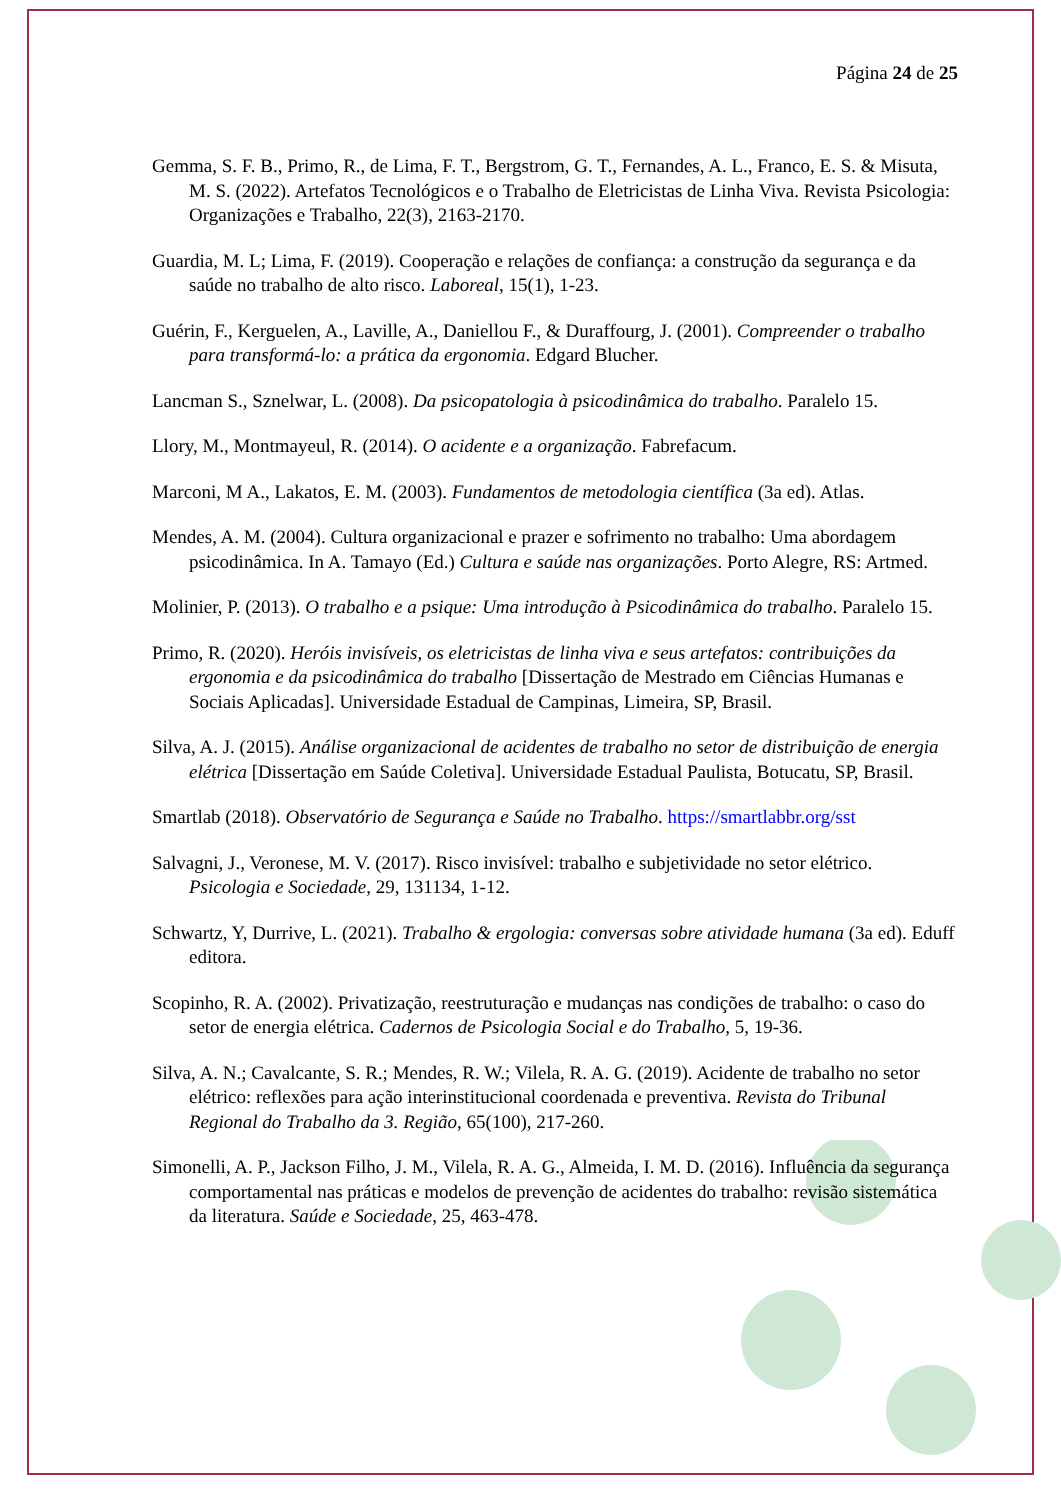Página 24 de 25
Gemma, S. F. B., Primo, R., de Lima, F. T., Bergstrom, G. T., Fernandes, A. L., Franco, E. S. & Misuta, M. S. (2022). Artefatos Tecnológicos e o Trabalho de Eletricistas de Linha Viva. Revista Psicologia: Organizações e Trabalho, 22(3), 2163-2170.
Guardia, M. L; Lima, F. (2019). Cooperação e relações de confiança: a construção da segurança e da saúde no trabalho de alto risco. Laboreal, 15(1), 1-23.
Guérin, F., Kerguelen, A., Laville, A., Daniellou F., & Duraffourg, J. (2001). Compreender o trabalho para transformá-lo: a prática da ergonomia. Edgard Blucher.
Lancman S., Sznelwar, L. (2008). Da psicopatologia à psicodinâmica do trabalho. Paralelo 15.
Llory, M., Montmayeul, R. (2014). O acidente e a organização. Fabrefacum.
Marconi, M A., Lakatos, E. M. (2003). Fundamentos de metodologia científica (3a ed). Atlas.
Mendes, A. M. (2004). Cultura organizacional e prazer e sofrimento no trabalho: Uma abordagem psicodinâmica. In A. Tamayo (Ed.) Cultura e saúde nas organizações. Porto Alegre, RS: Artmed.
Molinier, P. (2013). O trabalho e a psique: Uma introdução à Psicodinâmica do trabalho. Paralelo 15.
Primo, R. (2020). Heróis invisíveis, os eletricistas de linha viva e seus artefatos: contribuições da ergonomia e da psicodinâmica do trabalho [Dissertação de Mestrado em Ciências Humanas e Sociais Aplicadas]. Universidade Estadual de Campinas, Limeira, SP, Brasil.
Silva, A. J. (2015). Análise organizacional de acidentes de trabalho no setor de distribuição de energia elétrica [Dissertação em Saúde Coletiva]. Universidade Estadual Paulista, Botucatu, SP, Brasil.
Smartlab (2018). Observatório de Segurança e Saúde no Trabalho. https://smartlabbr.org/sst
Salvagni, J., Veronese, M. V. (2017). Risco invisível: trabalho e subjetividade no setor elétrico. Psicologia e Sociedade, 29, 131134, 1-12.
Schwartz, Y, Durrive, L. (2021). Trabalho & ergologia: conversas sobre atividade humana (3a ed). Eduff editora.
Scopinho, R. A. (2002). Privatização, reestruturação e mudanças nas condições de trabalho: o caso do setor de energia elétrica. Cadernos de Psicologia Social e do Trabalho, 5, 19-36.
Silva, A. N.; Cavalcante, S. R.; Mendes, R. W.; Vilela, R. A. G. (2019). Acidente de trabalho no setor elétrico: reflexões para ação interinstitucional coordenada e preventiva. Revista do Tribunal Regional do Trabalho da 3. Região, 65(100), 217-260.
Simonelli, A. P., Jackson Filho, J. M., Vilela, R. A. G., Almeida, I. M. D. (2016). Influência da segurança comportamental nas práticas e modelos de prevenção de acidentes do trabalho: revisão sistemática da literatura. Saúde e Sociedade, 25, 463-478.